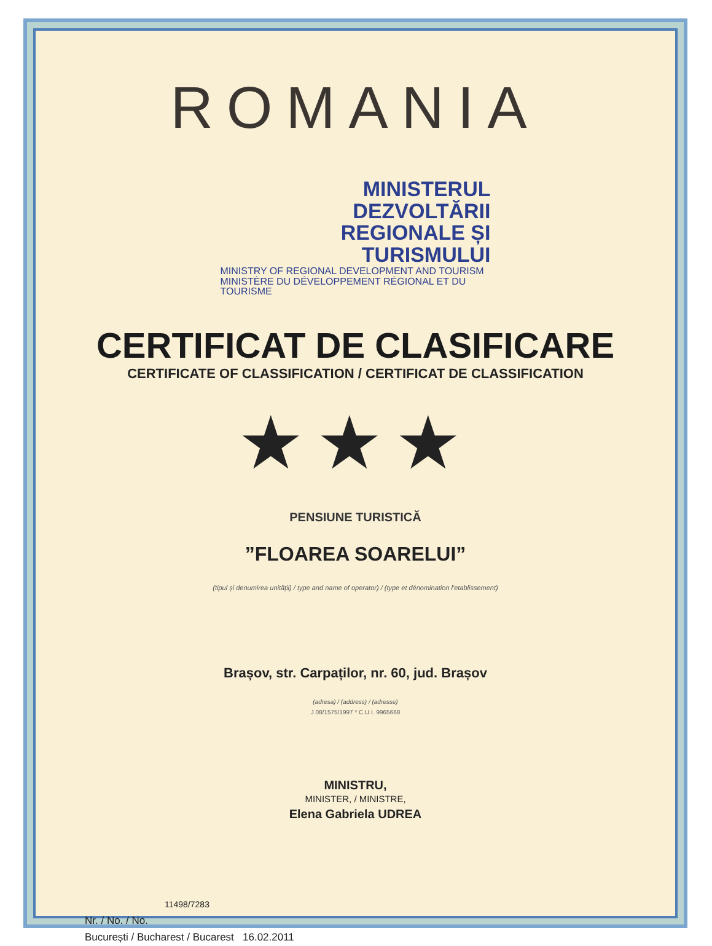ROMANIA
MINISTERUL DEZVOLTĂRII
REGIONALE ȘI TURISMULUI
MINISTRY OF REGIONAL DEVELOPMENT AND TOURISM
MINISTÈRE DU DÉVELOPPEMENT RÉGIONAL ET DU TOURISME
CERTIFICAT DE CLASIFICARE
CERTIFICATE OF CLASSIFICATION / CERTIFICAT DE CLASSIFICATION
★★★
PENSIUNE TURISTICĂ
”FLOAREA SOARELUI”
(tipul și denumirea unității) / type and name of operator) / (type et dénomination l'etablissement)
Brașov, str. Carpaților, nr. 60, jud. Brașov
(adresa) / (address) / (adresse)
J 08/1575/1997 * C.U.I. 9965668
MINISTRU,
MINISTER, / MINISTRE,
Elena Gabriela UDREA
11498/7283
Nr. / No. / No.
București / Bucharest / Bucarest 16.02.2011